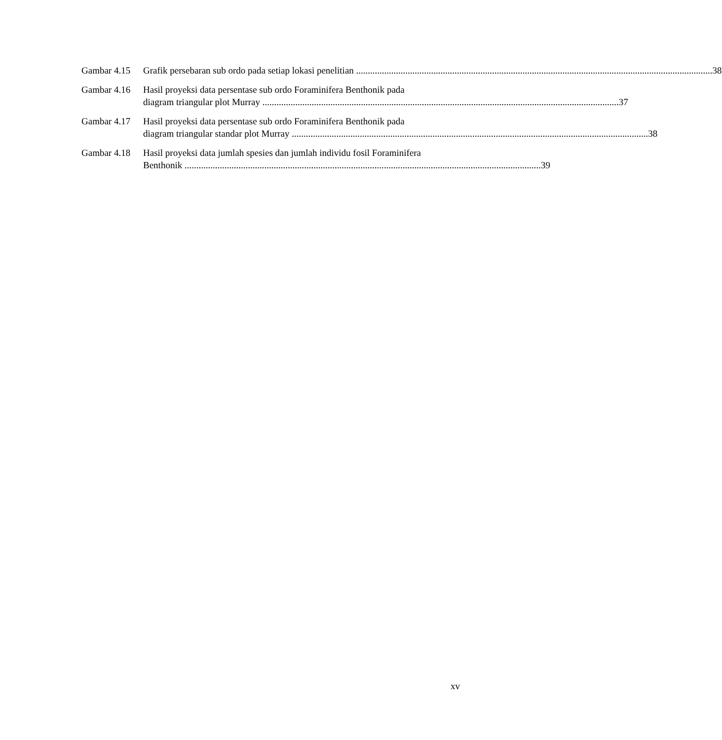Gambar 4.15
Grafik persebaran sub ordo pada setiap lokasi penelitian 38
Gambar 4.16
Hasil proyeksi data persentase sub ordo Foraminifera Benthonik pada
diagram triangular plot Murray 37
Gambar 4.17
Hasil proyeksi data persentase sub ordo Foraminifera Benthonik pada
diagram triangular standar plot Murray 38
Gambar 4.18
Hasil proyeksi data jumlah spesies dan jumlah individu fosil Foraminifera
Benthonik 39
xv